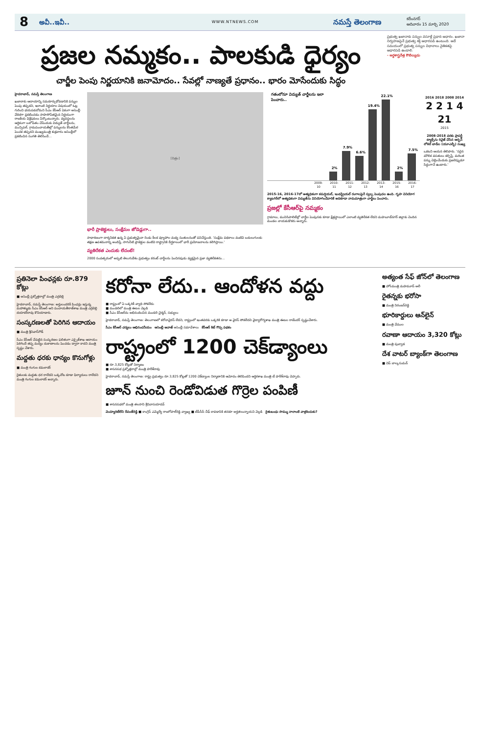8
అవీ..ఇవీ..
WWW.NTNEWS.COM
నమస్తే తెలంగాణ
కరీంనగర్
ఆదివారం 15 మార్చి 2020
ప్రజల నమ్మకం.. పాలకుడి ధైర్యం
చార్జీల పెంపు నిర్ణయానికి జనామోదం.. సేవల్లో నాణ్యతే ప్రధానం.. భారం మోసేందుకు సిద్ధం
ప్రభుత్వ ఖజానాకు పన్నుల వసూళ్లే ప్రధాన ఆధారం. ఖజానా నిర్వహణపైనే ప్రభుత్వ శక్తి ఆధారపడి ఉంటుంది. అదే సమయంలో ప్రభుత్వ పన్నుల విధానాలు నైతికతపై ఆధారపడి ఉండాలి.
- అర్థశాస్త్రవేత్త కౌటిల్యుడు
హైదరాబాద్, నమస్తే తెలంగాణ
ఖజానాకు ఆదాయాన్ని సమకూర్చుకోవడానికి పన్నుల పెంపు తప్పదని, ఇలాంటి నిర్ణయాల విషయంలో ఓట్ల గురించి భయపడబోమని సీఎం కేసీఆర్ ఏకంగా అసెంబ్లీ వేదికగా ప్రకటించడం సాహసోపేతమైన నిర్ణయంగా రాజకీయ విశ్లేషకులు పేర్కొంటున్నారు. వ్యవస్థలను ఆర్థికంగా బలోపేతం చేసేందుకు విద్యుత్ చార్జీలను, మున్సిపల్, గ్రామపంచాయతీల్లో పన్నులను కొంతమేర పెంచక తప్పదని ముఖ్యమంత్రి శుక్రవారం అసెంబ్లీలో ప్రకటించిన సంగతి తెలిసిందే...
[చిత్రం]
భారీ ప్రాజెక్టులు, సంక్షేమం జోడెడ్లుగా..
సాధారణంగా దార్శనికత ఉన్న ఏ ప్రభుత్వమైనా రెండు కీలక వ్యూహాల మధ్య సంతులనంతో పనిచేస్తుంది. 'సంక్షేమ పథకాలు వంటివి బదులుగులకు తక్షణ ఉపశమనాన్ని అందిస్తే, సాగునీటి ప్రాజెక్టుల వంటివి రాష్ట్రానికి దీర్ఘకాలంలో భారీ ప్రయోజనాలను కలిగిస్తాయి.'
వ్యతిరేకత ఎందుకు లేదంటే!
2000 సంవత్సరంలో అప్పటి తెలుగుదేశం ప్రభుత్వం కరంట్ చార్జీలను పెంచినపుడు వ్యక్తమైన ప్రజా వ్యతిరేకతను...
గతంలోనూ విద్యుత్ చార్జీలను ఇలా పెంచారు..
2%
7.9%
6.6%
19.4%
22.1%
2%
7.5%
2009-10 2010-11 2011-12 2012-13 2013-14 2015-16 2016-17
2015-16, 2016-17లో అత్యధికంగా కమర్షియల్, ఇండస్ట్రియల్ రంగాలపైనే స్వల్ప పెంపుదల ఉంది. గృహ వినియోగ క్యాటగిరీలో అత్యధికంగా విద్యుత్‌ను వినియోగించేవారికే అదికూడా నామమాత్రంగా చార్జీలు పెంచారు.
ప్రజల్లో కేసీఆర్‌పై నమ్మకం
గ్రామాలు, మునిసిపాలిటీల్లో చార్జీల పెంపునకు కూడా క్షేత్రస్థాయిలో ఎలాంటి వ్యతిరేకత లేదని మహబూబ్‌నగర్ జిల్లాకు చెందిన మండల నాయకుడొకరు అన్నారు.
2016 2018 2008 2014
2 2 1 4 21
2015
2008-2018 వరకు ప్రాపర్టీ ట్యాక్స్‌ను రివైజ్ చేసిన అర్బన్ లోకల్ బాడీల (యూఎల్బీ) సంఖ్య
ఒకటని ఆయన తెలిపారు. 'సరైన మౌలిక వసతులు కల్పిస్తే, మరింత పన్ను చెల్లించేందుకు ప్రజలెప్పుడూ సిద్ధంగానే ఉంటారు.'
ప్రతినెలా పింఛన్లకు రూ.879 కోట్లు
■ అసెంబ్లీ ప్రశ్నోత్తరాల్లో మంత్రి ఎర్రబెల్లి
హైదరాబాద్, నమస్తే తెలంగాణ: అర్హులందరికీ పింఛన్లు ఇస్తున్న మహాత్ముడు సీఎం కేసీఆర్ అని పంచాయతీరాజ్‌శాఖ మంత్రి ఎర్రబెల్లి దయాకర్‌రావు కొనియాడారు.
సంస్కరణలతో పెరిగిన ఆదాయం
■ మంత్రి శ్రీనివాస్‌గౌడ్
సీఎం కేసీఆర్ చేపట్టిన సంస్కరణల ఫలితంగా ఎక్సైజ్‌శాఖ ఆదాయం పెరిగిందే తప్ప మద్యం దుకాణాలను పెంచడం ద్వారా కాదని మంత్రి స్పష్టం చేశారు.
మద్దతు ధరకు ధాన్యం కొనుగోళ్లు
■ మంత్రి గంగుల కమలాకర్
రైతులకు మద్దతు ధర రాలేదని ఒక్కచోట కూడా ఫిర్యాదులు రాలేదని మంత్రి గంగుల కమలాకర్ అన్నారు.
కరోనా లేదు.. ఆందోళన వద్దు
■ రాష్ట్రంలో ఏ ఒక్కరికీ వ్యాధి సోకలేదు
■ మండలిలో మంత్రి ఈటల వెల్లడి
■ సీఎం కేసీఆర్‌ను అభినందించిన మండలి చైర్మన్, సభ్యులు
హైదరాబాద్, నమస్తే తెలంగాణ: తెలంగాణలో కరోనావైరస్ లేదని, రాష్ట్రంలో ఇంతవరకు ఒక్కరికి కూడా ఆ వైరస్ సోకలేదని వైద్యారోగ్యశాఖ మంత్రి ఈటల రాజేందర్ స్పష్టంచేశారు.
సీఎం కేసీఆర్ చర్యలు అభినందనీయం అసెంబ్లీ ఆవాజ్ అసెంబ్లీ సమావేశాలు కేసీఆర్ కిట్ గొప్ప పథకం
రాష్ట్రంలో 1200 చెక్‌డ్యాంలు
■ రూ.3,825 కోట్లతో నిర్మాణం
■ శాసనసభ ప్రశ్నోత్తరాల్లో మంత్రి హరీశ్‌రావు
హైదరాబాద్, నమస్తే తెలంగాణ: రాష్ట్ర ప్రభుత్వం రూ.3,825 కోట్లతో 1200 చెక్‌డ్యాంల నిర్మాణానికి ఆమోదం తెలిపిందని ఆర్థికశాఖ మంత్రి టీ హరీశ్‌రావు చెప్పారు.
జూన్ నుంచి రెండోవిడుత గొర్రెల పంపిణీ
■ శాసనసభలో మంత్రి తలసాని శ్రీనివాసయాదవ్
మెచ్యూరిటీలేని రేవంత్‌రెడ్డి ■ కాంగ్రెస్ ఎమ్మెల్యే రాజగోపాల్‌రెడ్డి వ్యాఖ్య ■ టీపీసీసీ చీఫ్ కావడానికి తనకూ అర్హతలున్నాయని వెల్లడి రైతుబంధు సొమ్ము నాలాంటి వాళ్లకెందుకు?
అత్యంత సేఫ్ జోన్‌లో తెలంగాణ
■ హోంమంత్రి మహమూద్ అలీ
రైతన్నకు భరోసా
■ మంత్రి నిరంజన్‌రెడ్డి
భూరికార్డులు ఆన్‌లైన్
■ మంత్రి వేముల
రవాణా ఆదాయం 3,320 కోట్లు
■ మంత్రి పువ్వాడ
దేశ వాటర్ బ్యాంక్‌గా తెలంగాణ
■ విప్ బాల్కసుమన్